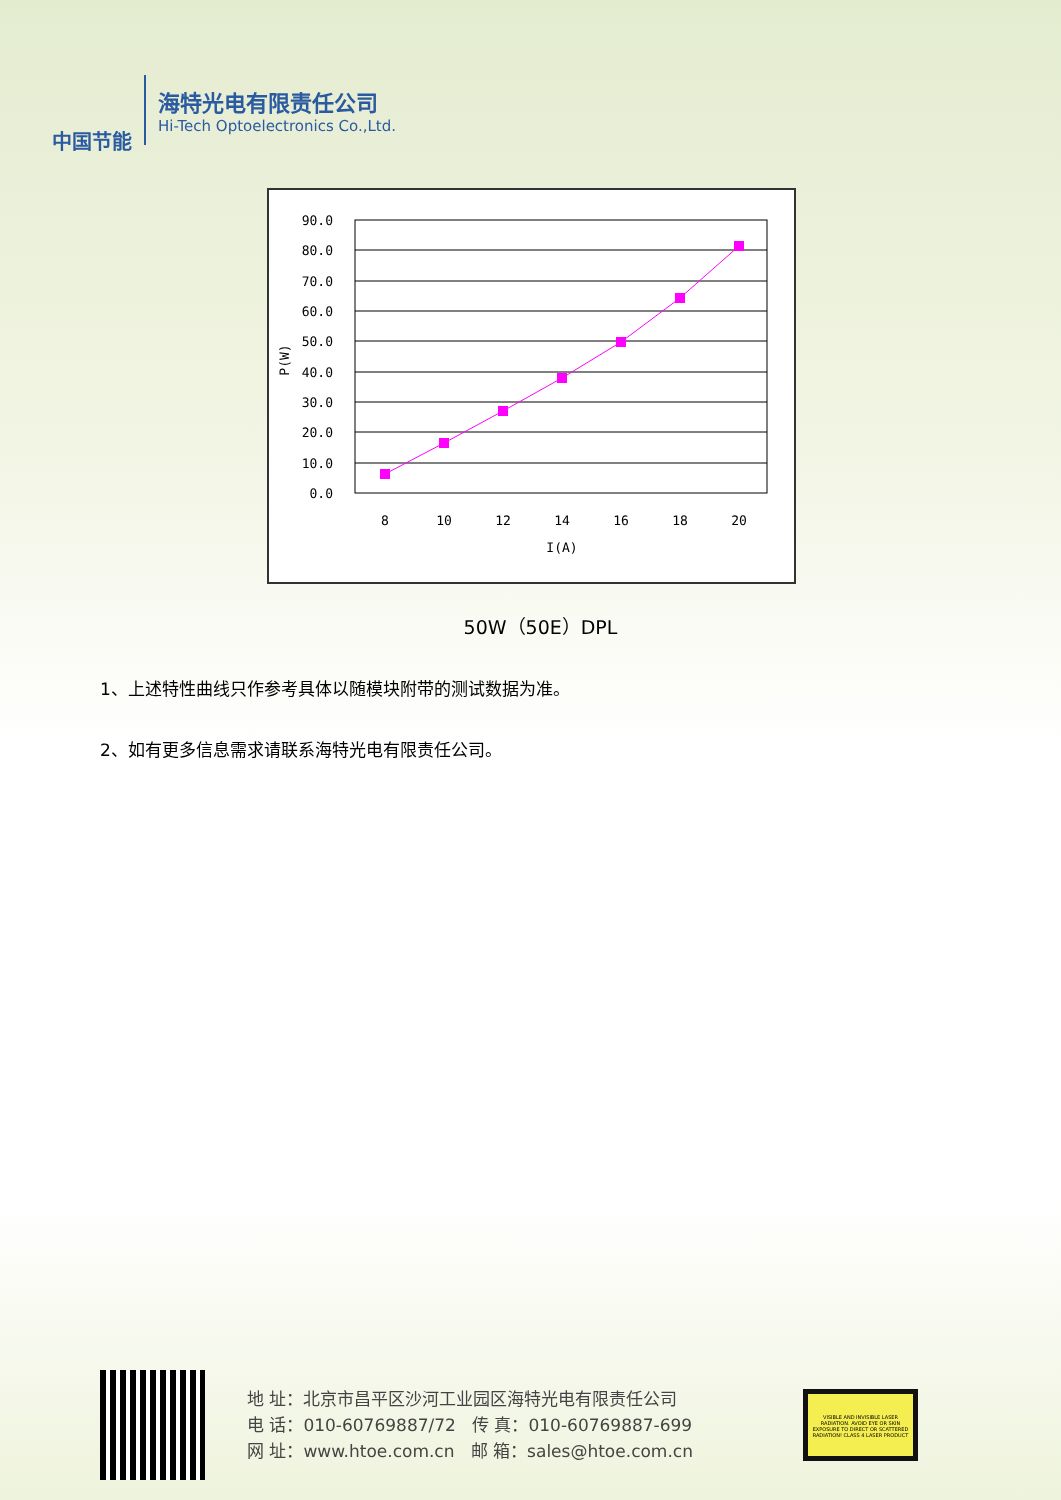中国节能
海特光电有限责任公司
Hi-Tech Optoelectronics Co.,Ltd.
90.0
80.0
70.0
60.0
50.0
40.0
30.0
20.0
10.0
0.0
8
10
12
14
16
18
20
I(A)
P(W)
50W（50E）DPL
1、上述特性曲线只作参考具体以随模块附带的测试数据为准。
2、如有更多信息需求请联系海特光电有限责任公司。
地 址：北京市昌平区沙河工业园区海特光电有限责任公司
电 话：010-60769887/72 传 真：010-60769887-699
网 址：www.htoe.com.cn 邮 箱：sales@htoe.com.cn
VISIBLE AND INVISIBLE LASER RADIATION. AVOID EYE OR SKIN EXPOSURE TO DIRECT OR SCATTERED RADIATION! CLASS 4 LASER PRODUCT